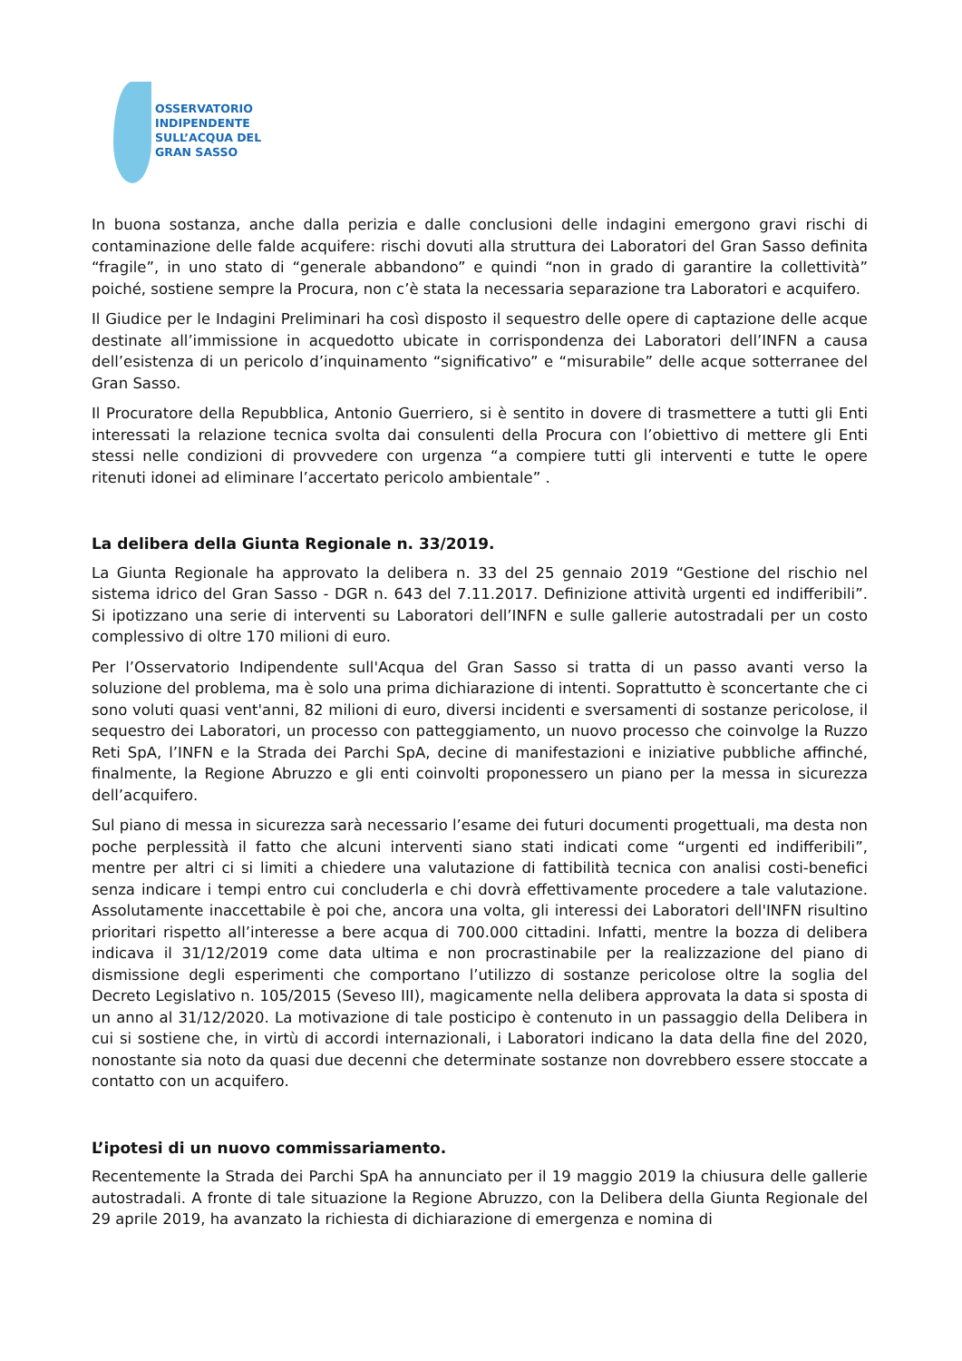OSSERVATORIO
INDIPENDENTE
SULL’ACQUA DEL
GRAN SASSO
In buona sostanza, anche dalla perizia e dalle conclusioni delle indagini emergono gravi rischi di contaminazione delle falde acquifere: rischi dovuti alla struttura dei Laboratori del Gran Sasso definita “fragile”, in uno stato di “generale abbandono” e quindi “non in grado di garantire la collettività” poiché, sostiene sempre la Procura, non c’è stata la necessaria separazione tra Laboratori e acquifero.
Il Giudice per le Indagini Preliminari ha così disposto il sequestro delle opere di captazione delle acque destinate all’immissione in acquedotto ubicate in corrispondenza dei Laboratori dell’INFN a causa dell’esistenza di un pericolo d’inquinamento “significativo” e “misurabile” delle acque sotterranee del Gran Sasso.
Il Procuratore della Repubblica, Antonio Guerriero, si è sentito in dovere di trasmettere a tutti gli Enti interessati la relazione tecnica svolta dai consulenti della Procura con l’obiettivo di mettere gli Enti stessi nelle condizioni di provvedere con urgenza “a compiere tutti gli interventi e tutte le opere ritenuti idonei ad eliminare l’accertato pericolo ambientale” .
La delibera della Giunta Regionale n. 33/2019.
La Giunta Regionale ha approvato la delibera n. 33 del 25 gennaio 2019 “Gestione del rischio nel sistema idrico del Gran Sasso - DGR n. 643 del 7.11.2017. Definizione attività urgenti ed indifferibili”. Si ipotizzano una serie di interventi su Laboratori dell’INFN e sulle gallerie autostradali per un costo complessivo di oltre 170 milioni di euro.
Per l’Osservatorio Indipendente sull'Acqua del Gran Sasso si tratta di un passo avanti verso la soluzione del problema, ma è solo una prima dichiarazione di intenti. Soprattutto è sconcertante che ci sono voluti quasi vent'anni, 82 milioni di euro, diversi incidenti e sversamenti di sostanze pericolose, il sequestro dei Laboratori, un processo con patteggiamento, un nuovo processo che coinvolge la Ruzzo Reti SpA, l’INFN e la Strada dei Parchi SpA, decine di manifestazioni e iniziative pubbliche affinché, finalmente, la Regione Abruzzo e gli enti coinvolti proponessero un piano per la messa in sicurezza dell’acquifero.
Sul piano di messa in sicurezza sarà necessario l’esame dei futuri documenti progettuali, ma desta non poche perplessità il fatto che alcuni interventi siano stati indicati come “urgenti ed indifferibili”, mentre per altri ci si limiti a chiedere una valutazione di fattibilità tecnica con analisi costi-benefici senza indicare i tempi entro cui concluderla e chi dovrà effettivamente procedere a tale valutazione. Assolutamente inaccettabile è poi che, ancora una volta, gli interessi dei Laboratori dell'INFN risultino prioritari rispetto all’interesse a bere acqua di 700.000 cittadini. Infatti, mentre la bozza di delibera indicava il 31/12/2019 come data ultima e non procrastinabile per la realizzazione del piano di dismissione degli esperimenti che comportano l’utilizzo di sostanze pericolose oltre la soglia del Decreto Legislativo n. 105/2015 (Seveso III), magicamente nella delibera approvata la data si sposta di un anno al 31/12/2020. La motivazione di tale posticipo è contenuto in un passaggio della Delibera in cui si sostiene che, in virtù di accordi internazionali, i Laboratori indicano la data della fine del 2020, nonostante sia noto da quasi due decenni che determinate sostanze non dovrebbero essere stoccate a contatto con un acquifero.
L’ipotesi di un nuovo commissariamento.
Recentemente la Strada dei Parchi SpA ha annunciato per il 19 maggio 2019 la chiusura delle gallerie autostradali. A fronte di tale situazione la Regione Abruzzo, con la Delibera della Giunta Regionale del 29 aprile 2019, ha avanzato la richiesta di dichiarazione di emergenza e nomina di